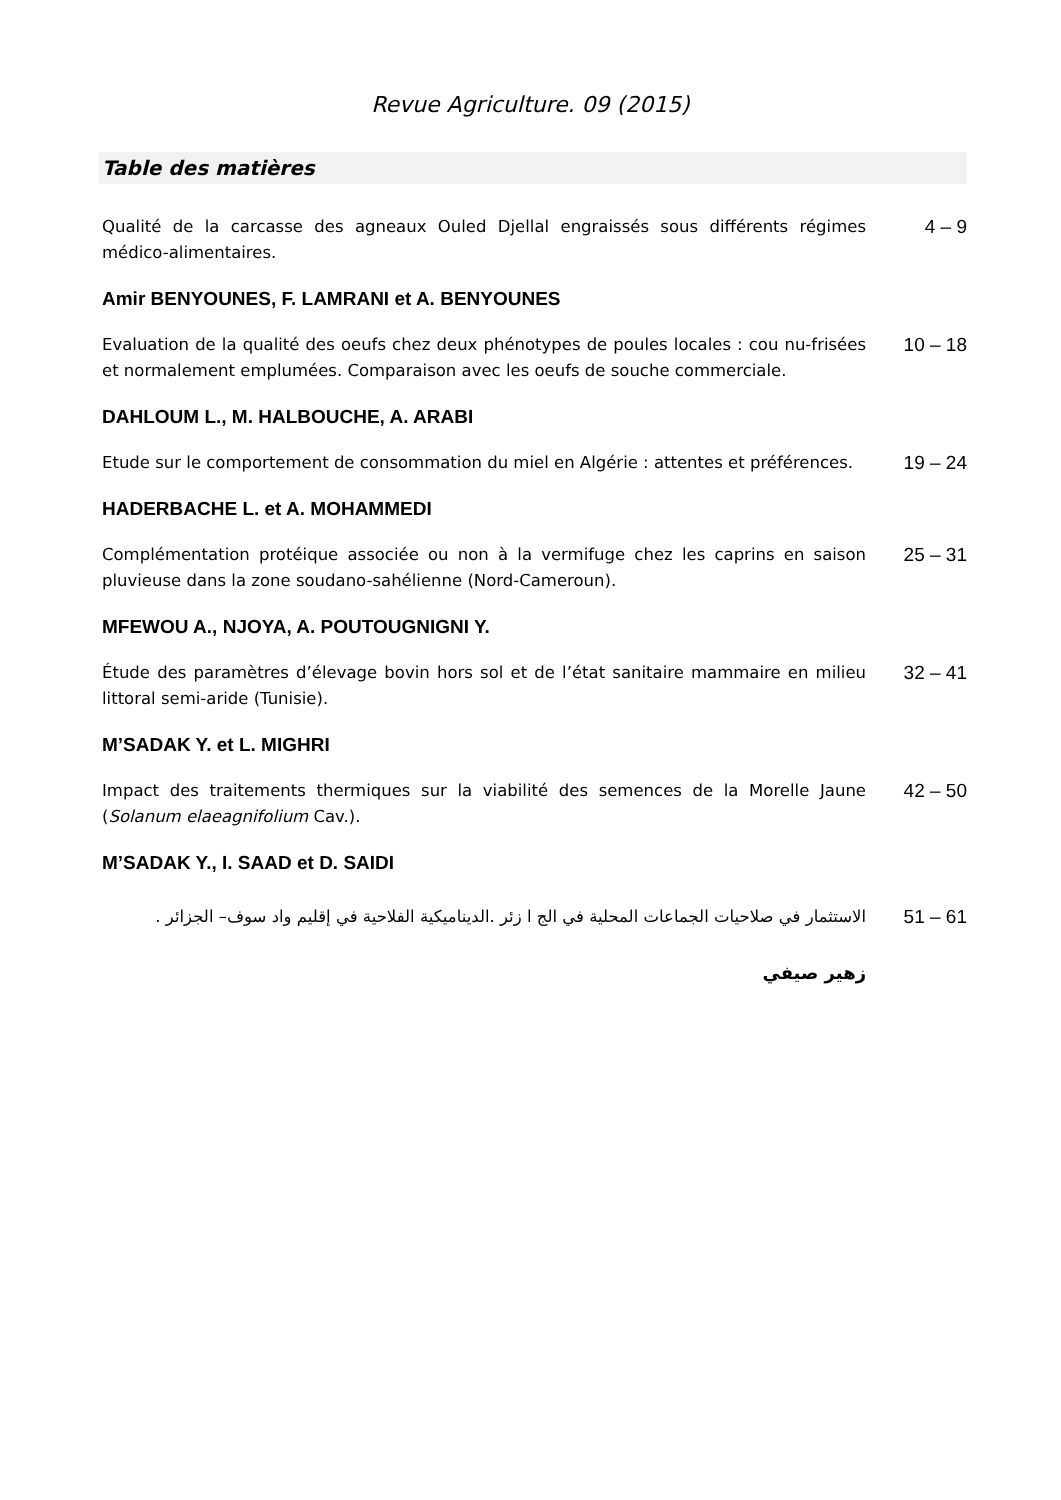Revue Agriculture. 09 (2015)
Table des matières
Qualité de la carcasse des agneaux Ouled Djellal engraissés sous différents régimes médico-alimentaires.
4 – 9
Amir BENYOUNES, F. LAMRANI et A. BENYOUNES
Evaluation de la qualité des oeufs chez deux phénotypes de poules locales : cou nu-frisées et normalement emplumées. Comparaison avec les oeufs de souche commerciale.
10 – 18
DAHLOUM L., M. HALBOUCHE, A. ARABI
Etude sur le comportement de consommation du miel en Algérie : attentes et préférences.
19 – 24
HADERBACHE L. et A. MOHAMMEDI
Complémentation protéique associée ou non à la vermifuge chez les caprins en saison pluvieuse dans la zone soudano-sahélienne (Nord-Cameroun).
25 – 31
MFEWOU A., NJOYA, A. POUTOUGNIGNI Y.
Étude des paramètres d’élevage bovin hors sol et de l’état sanitaire mammaire en milieu littoral semi-aride (Tunisie).
32 – 41
M’SADAK Y. et L. MIGHRI
Impact des traitements thermiques sur la viabilité des semences de la Morelle Jaune (Solanum elaeagnifolium Cav.).
42 – 50
M’SADAK Y., I. SAAD et D. SAIDI
الاستثمار في صلاحيات الجماعات المحلية في الج ا زئر .الديناميكية الفلاحية في إقليم واد سوف– الجزائر .
51 – 61
زهير صيفي